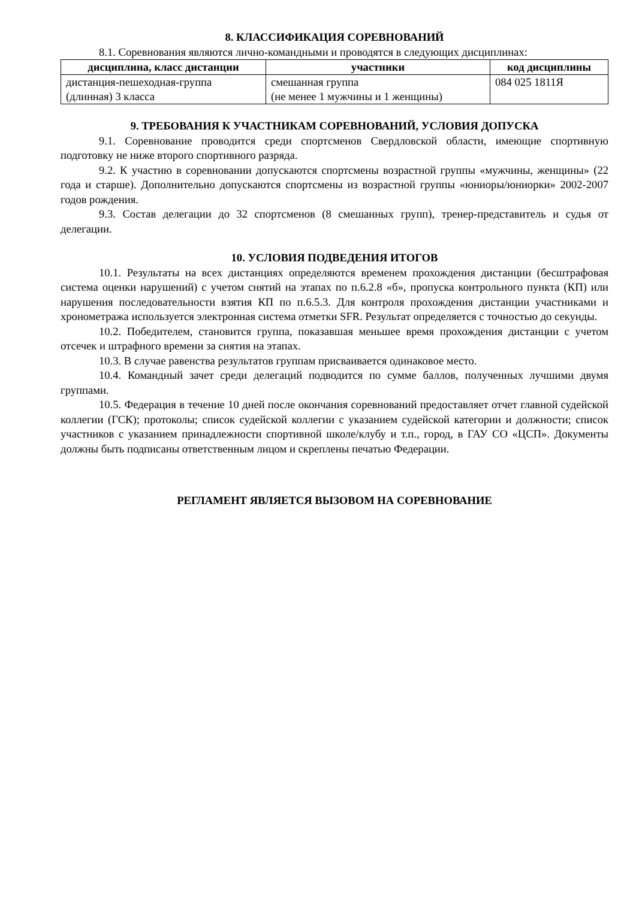8. КЛАССИФИКАЦИЯ СОРЕВНОВАНИЙ
8.1. Соревнования являются лично-командными и проводятся в следующих дисциплинах:
| дисциплина, класс дистанции | участники | код дисциплины |
| --- | --- | --- |
| дистанция-пешеходная-группа (длинная) 3 класса | смешанная группа (не менее 1 мужчины и 1 женщины) | 084 025 1811Я |
9. ТРЕБОВАНИЯ К УЧАСТНИКАМ СОРЕВНОВАНИЙ, УСЛОВИЯ ДОПУСКА
9.1. Соревнование проводится среди спортсменов Свердловской области, имеющие спортивную подготовку не ниже второго спортивного разряда.
9.2. К участию в соревновании допускаются спортсмены возрастной группы «мужчины, женщины» (22 года и старше). Дополнительно допускаются спортсмены из возрастной группы «юниоры/юниорки» 2002-2007 годов рождения.
9.3. Состав делегации до 32 спортсменов (8 смешанных групп), тренер-представитель и судья от делегации.
10. УСЛОВИЯ ПОДВЕДЕНИЯ ИТОГОВ
10.1. Результаты на всех дистанциях определяются временем прохождения дистанции (бесштрафовая система оценки нарушений) с учетом снятий на этапах по п.6.2.8 «б», пропуска контрольного пункта (КП) или нарушения последовательности взятия КП по п.6.5.3. Для контроля прохождения дистанции участниками и хронометража используется электронная система отметки SFR. Результат определяется с точностью до секунды.
10.2. Победителем, становится группа, показавшая меньшее время прохождения дистанции с учетом отсечек и штрафного времени за снятия на этапах.
10.3. В случае равенства результатов группам присваивается одинаковое место.
10.4. Командный зачет среди делегаций подводится по сумме баллов, полученных лучшими двумя группами.
10.5. Федерация в течение 10 дней после окончания соревнований предоставляет отчет главной судейской коллегии (ГСК); протоколы; список судейской коллегии с указанием судейской категории и должности; список участников с указанием принадлежности спортивной школе/клубу и т.п., город, в ГАУ СО «ЦСП». Документы должны быть подписаны ответственным лицом и скреплены печатью Федерации.
РЕГЛАМЕНТ ЯВЛЯЕТСЯ ВЫЗОВОМ НА СОРЕВНОВАНИЕ